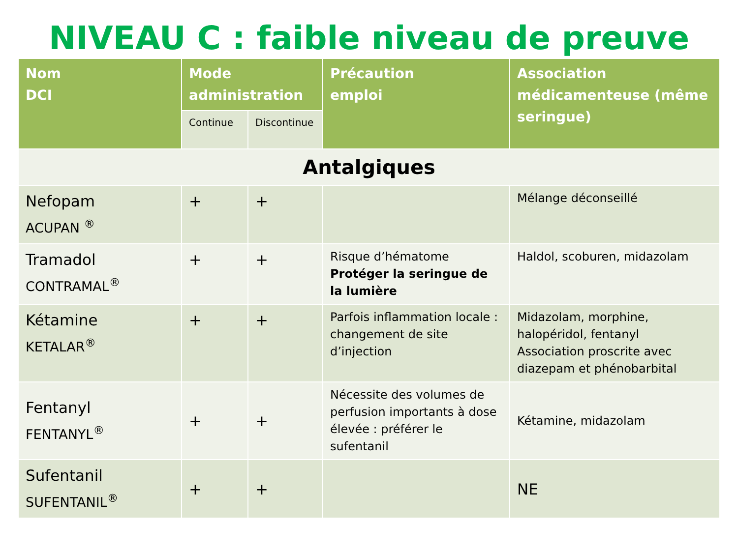NIVEAU C : faible niveau de preuve
| Nom DCI | Mode administration | | Précaution emploi | Association médicamenteuse (même seringue) |
| --- | --- | --- | --- | --- |
| | Continue | Discontinue | | |
| Antalgiques | | | | |
| Nefopam ACUPAN <sup>®</sup> | + | + | | Mélange déconseillé |
| Tramadol CONTRAMAL<sup>®</sup> | + | + | Risque d’hématome Protéger la seringue de la lumière | Haldol, scoburen, midazolam |
| Kétamine KETALAR<sup>®</sup> | + | + | Parfois inflammation locale : changement de site d’injection | Midazolam, morphine, halopéridol, fentanyl Association proscrite avec diazepam et phénobarbital |
| Fentanyl FENTANYL<sup>®</sup> | + | + | Nécessite des volumes de perfusion importants à dose élevée : préférer le sufentanil | Kétamine, midazolam |
| Sufentanil SUFENTANIL<sup>®</sup> | + | + | | NE |